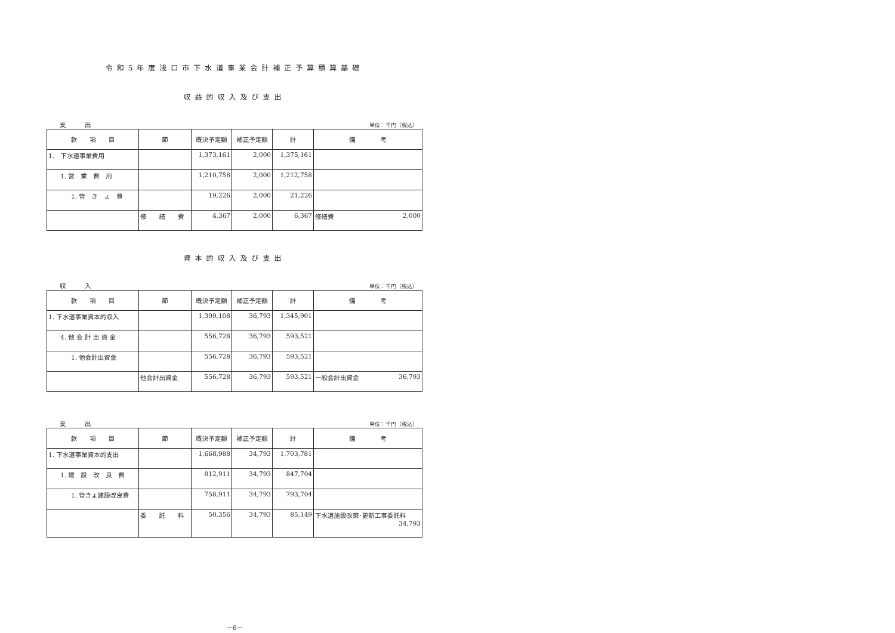令和5年度浅口市下水道事業会計補正予算積算基礎
収益的収入及び支出
支　　　出 単位：千円（税込）
| 款 項 目 | 節 | 既決予定額 | 補正予定額 | 計 | 備 考 |
| --- | --- | --- | --- | --- | --- |
| 1. 下水道事業費用 | | 1,373,161 | 2,000 | 1,375,161 | |
| 1. 営 業 費 用 | | 1,210,758 | 2,000 | 1,212,758 | |
| 1. 管 き ょ 費 | | 19,226 | 2,000 | 21,226 | |
| | 修 繕 費 | 4,367 | 2,000 | 6,367 | 修繕費 2,000 |
資本的収入及び支出
収　　　入 単位：千円（税込）
| 款 項 目 | 節 | 既決予定額 | 補正予定額 | 計 | 備 考 |
| --- | --- | --- | --- | --- | --- |
| 1. 下水道事業資本的収入 | | 1,309,108 | 36,793 | 1,345,901 | |
| 4. 他 会 計 出 資 金 | | 556,728 | 36,793 | 593,521 | |
| 1. 他会計出資金 | | 556,728 | 36,793 | 593,521 | |
| | 他会計出資金 | 556,728 | 36,793 | 593,521 | 一般会計出資金 36,793 |
支　　　出 単位：千円（税込）
| 款 項 目 | 節 | 既決予定額 | 補正予定額 | 計 | 備 考 |
| --- | --- | --- | --- | --- | --- |
| 1. 下水道事業資本的支出 | | 1,668,988 | 34,793 | 1,703,781 | |
| 1. 建 設 改 良 費 | | 812,911 | 34,793 | 847,704 | |
| 1. 管きょ建設改良費 | | 758,911 | 34,793 | 793,704 | |
| | 委 託 料 | 50,356 | 34,793 | 85,149 | 下水道施設改築･更新工事委託料 34,793 |
－6－